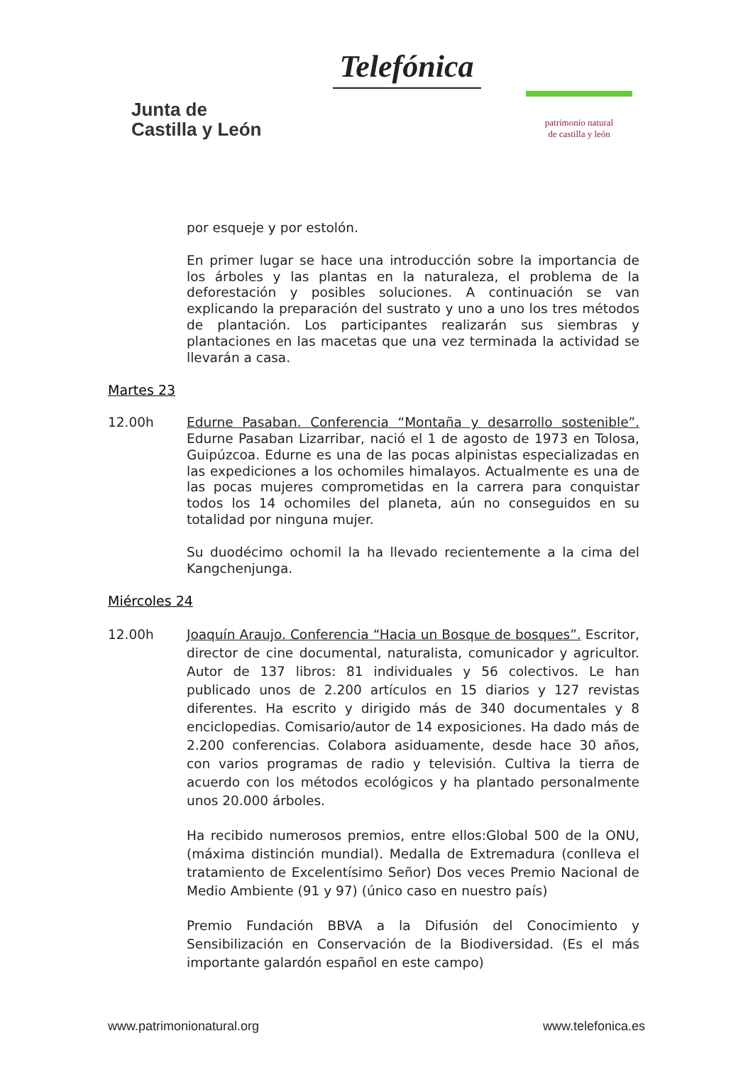Junta de
Castilla y León
Telefónica
patrimonio natural
de castilla y león
por esqueje y por estolón.
En primer lugar se hace una introducción sobre la importancia de los árboles y las plantas en la naturaleza, el problema de la deforestación y posibles soluciones. A continuación se van explicando la preparación del sustrato y uno a uno los tres métodos de plantación. Los participantes realizarán sus siembras y plantaciones en las macetas que una vez terminada la actividad se llevarán a casa.
Martes 23
12.00h Edurne Pasaban. Conferencia “Montaña y desarrollo sostenible”. Edurne Pasaban Lizarribar, nació el 1 de agosto de 1973 en Tolosa, Guipúzcoa. Edurne es una de las pocas alpinistas especializadas en las expediciones a los ochomiles himalayos. Actualmente es una de las pocas mujeres comprometidas en la carrera para conquistar todos los 14 ochomiles del planeta, aún no conseguidos en su totalidad por ninguna mujer.
Su duodécimo ochomil la ha llevado recientemente a la cima del Kangchenjunga.
Miércoles 24
12.00h Joaquín Araujo. Conferencia “Hacia un Bosque de bosques”. Escritor, director de cine documental, naturalista, comunicador y agricultor. Autor de 137 libros: 81 individuales y 56 colectivos. Le han publicado unos de 2.200 artículos en 15 diarios y 127 revistas diferentes. Ha escrito y dirigido más de 340 documentales y 8 enciclopedias. Comisario/autor de 14 exposiciones. Ha dado más de 2.200 conferencias. Colabora asiduamente, desde hace 30 años, con varios programas de radio y televisión. Cultiva la tierra de acuerdo con los métodos ecológicos y ha plantado personalmente unos 20.000 árboles.
Ha recibido numerosos premios, entre ellos:Global 500 de la ONU, (máxima distinción mundial). Medalla de Extremadura (conlleva el tratamiento de Excelentísimo Señor) Dos veces Premio Nacional de Medio Ambiente (91 y 97) (único caso en nuestro país)
Premio Fundación BBVA a la Difusión del Conocimiento y Sensibilización en Conservación de la Biodiversidad. (Es el más importante galardón español en este campo)
www.patrimonionatural.org www.telefonica.es